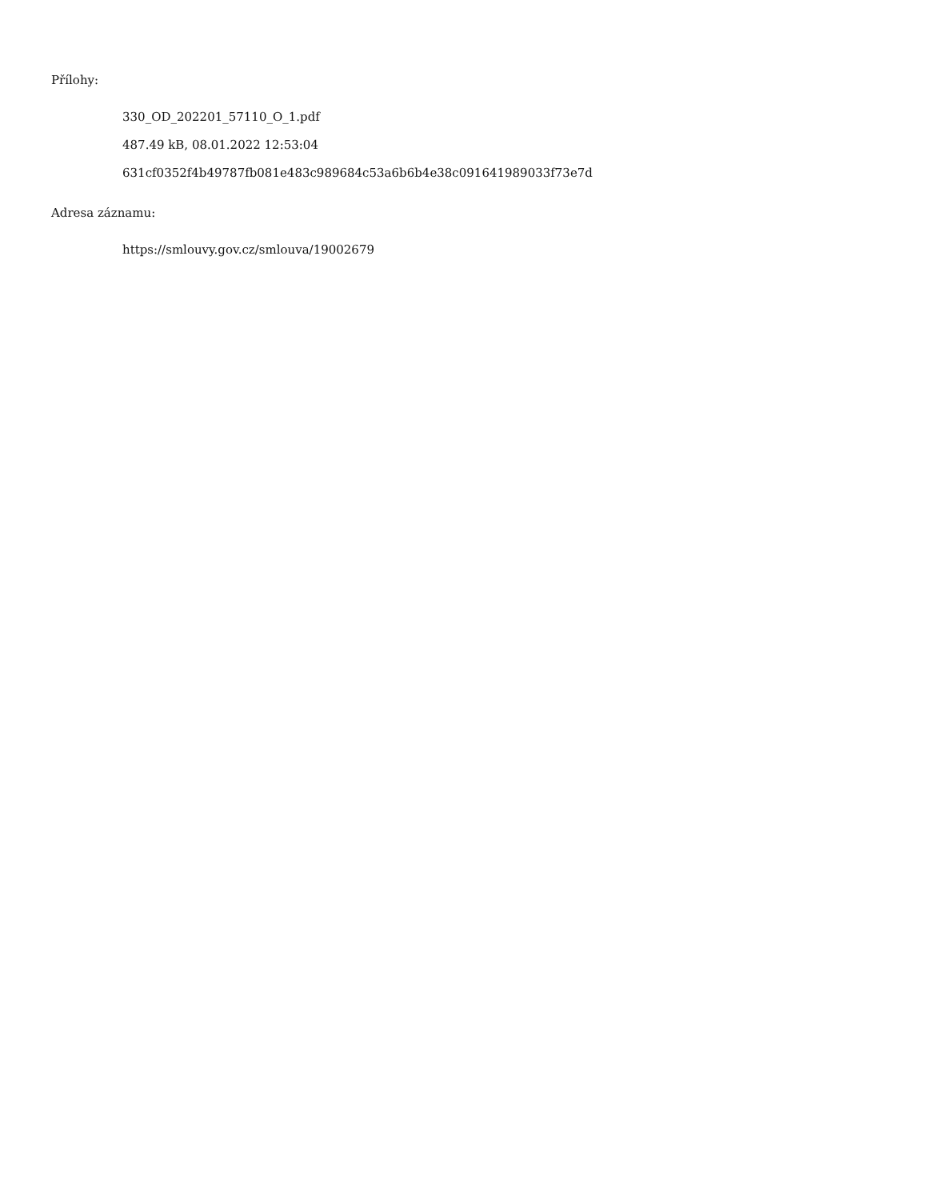Přílohy:
330_OD_202201_57110_O_1.pdf
487.49 kB, 08.01.2022 12:53:04
631cf0352f4b49787fb081e483c989684c53a6b6b4e38c091641989033f73e7d
Adresa záznamu:
https://smlouvy.gov.cz/smlouva/19002679